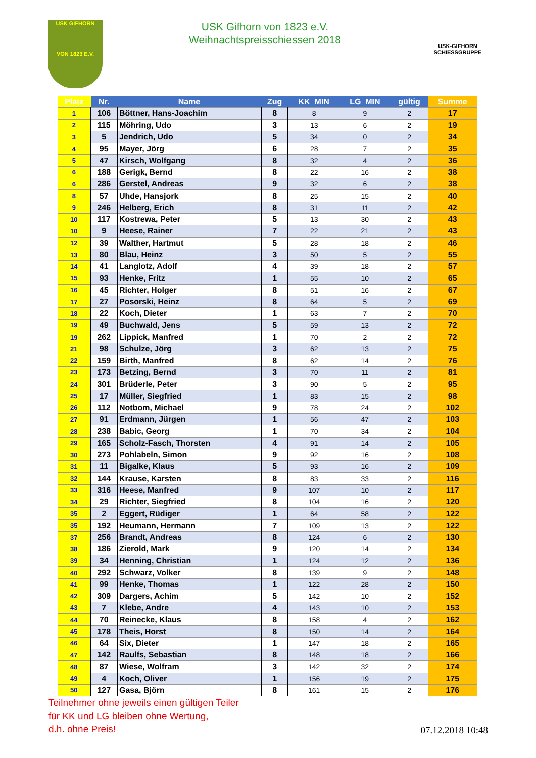USK GIFHORN
VON 1823 E.V.
USK Gifhorn von 1823 e.V.
Weihnachtspreisschiessen 2018
USK-GIFHORN
SCHIESSGRUPPE
| Platz | Nr. | Name | Zug | KK_MIN | LG_MIN | gültig | Summe |
| --- | --- | --- | --- | --- | --- | --- | --- |
| 1 | 106 | Böttner, Hans-Joachim | 8 | 8 | 9 | 2 | 17 |
| 2 | 115 | Möhring, Udo | 3 | 13 | 6 | 2 | 19 |
| 3 | 5 | Jendrich, Udo | 5 | 34 | 0 | 2 | 34 |
| 4 | 95 | Mayer, Jörg | 6 | 28 | 7 | 2 | 35 |
| 5 | 47 | Kirsch, Wolfgang | 8 | 32 | 4 | 2 | 36 |
| 6 | 188 | Gerigk, Bernd | 8 | 22 | 16 | 2 | 38 |
| 6 | 286 | Gerstel, Andreas | 9 | 32 | 6 | 2 | 38 |
| 8 | 57 | Uhde, Hansjork | 8 | 25 | 15 | 2 | 40 |
| 9 | 246 | Helberg, Erich | 8 | 31 | 11 | 2 | 42 |
| 10 | 117 | Kostrewa, Peter | 5 | 13 | 30 | 2 | 43 |
| 10 | 9 | Heese, Rainer | 7 | 22 | 21 | 2 | 43 |
| 12 | 39 | Walther, Hartmut | 5 | 28 | 18 | 2 | 46 |
| 13 | 80 | Blau, Heinz | 3 | 50 | 5 | 2 | 55 |
| 14 | 41 | Langlotz, Adolf | 4 | 39 | 18 | 2 | 57 |
| 15 | 93 | Henke, Fritz | 1 | 55 | 10 | 2 | 65 |
| 16 | 45 | Richter, Holger | 8 | 51 | 16 | 2 | 67 |
| 17 | 27 | Posorski, Heinz | 8 | 64 | 5 | 2 | 69 |
| 18 | 22 | Koch, Dieter | 1 | 63 | 7 | 2 | 70 |
| 19 | 49 | Buchwald, Jens | 5 | 59 | 13 | 2 | 72 |
| 19 | 262 | Lippick, Manfred | 1 | 70 | 2 | 2 | 72 |
| 21 | 98 | Schulze, Jörg | 3 | 62 | 13 | 2 | 75 |
| 22 | 159 | Birth, Manfred | 8 | 62 | 14 | 2 | 76 |
| 23 | 173 | Betzing, Bernd | 3 | 70 | 11 | 2 | 81 |
| 24 | 301 | Brüderle, Peter | 3 | 90 | 5 | 2 | 95 |
| 25 | 17 | Müller, Siegfried | 1 | 83 | 15 | 2 | 98 |
| 26 | 112 | Notbom, Michael | 9 | 78 | 24 | 2 | 102 |
| 27 | 91 | Erdmann, Jürgen | 1 | 56 | 47 | 2 | 103 |
| 28 | 238 | Babic, Georg | 1 | 70 | 34 | 2 | 104 |
| 29 | 165 | Scholz-Fasch, Thorsten | 4 | 91 | 14 | 2 | 105 |
| 30 | 273 | Pohlabeln, Simon | 9 | 92 | 16 | 2 | 108 |
| 31 | 11 | Bigalke, Klaus | 5 | 93 | 16 | 2 | 109 |
| 32 | 144 | Krause, Karsten | 8 | 83 | 33 | 2 | 116 |
| 33 | 316 | Heese, Manfred | 9 | 107 | 10 | 2 | 117 |
| 34 | 29 | Richter, Siegfried | 8 | 104 | 16 | 2 | 120 |
| 35 | 2 | Eggert, Rüdiger | 1 | 64 | 58 | 2 | 122 |
| 35 | 192 | Heumann, Hermann | 7 | 109 | 13 | 2 | 122 |
| 37 | 256 | Brandt, Andreas | 8 | 124 | 6 | 2 | 130 |
| 38 | 186 | Zierold, Mark | 9 | 120 | 14 | 2 | 134 |
| 39 | 34 | Henning, Christian | 1 | 124 | 12 | 2 | 136 |
| 40 | 292 | Schwarz, Volker | 8 | 139 | 9 | 2 | 148 |
| 41 | 99 | Henke, Thomas | 1 | 122 | 28 | 2 | 150 |
| 42 | 309 | Dargers, Achim | 5 | 142 | 10 | 2 | 152 |
| 43 | 7 | Klebe, Andre | 4 | 143 | 10 | 2 | 153 |
| 44 | 70 | Reinecke, Klaus | 8 | 158 | 4 | 2 | 162 |
| 45 | 178 | Theis, Horst | 8 | 150 | 14 | 2 | 164 |
| 46 | 64 | Six, Dieter | 1 | 147 | 18 | 2 | 165 |
| 47 | 142 | Raulfs, Sebastian | 8 | 148 | 18 | 2 | 166 |
| 48 | 87 | Wiese, Wolfram | 3 | 142 | 32 | 2 | 174 |
| 49 | 4 | Koch, Oliver | 1 | 156 | 19 | 2 | 175 |
| 50 | 127 | Gasa, Björn | 8 | 161 | 15 | 2 | 176 |
Teilnehmer ohne jeweils einen gültigen Teiler
für KK und LG bleiben ohne Wertung,
d.h. ohne Preis!
07.12.2018 10:48